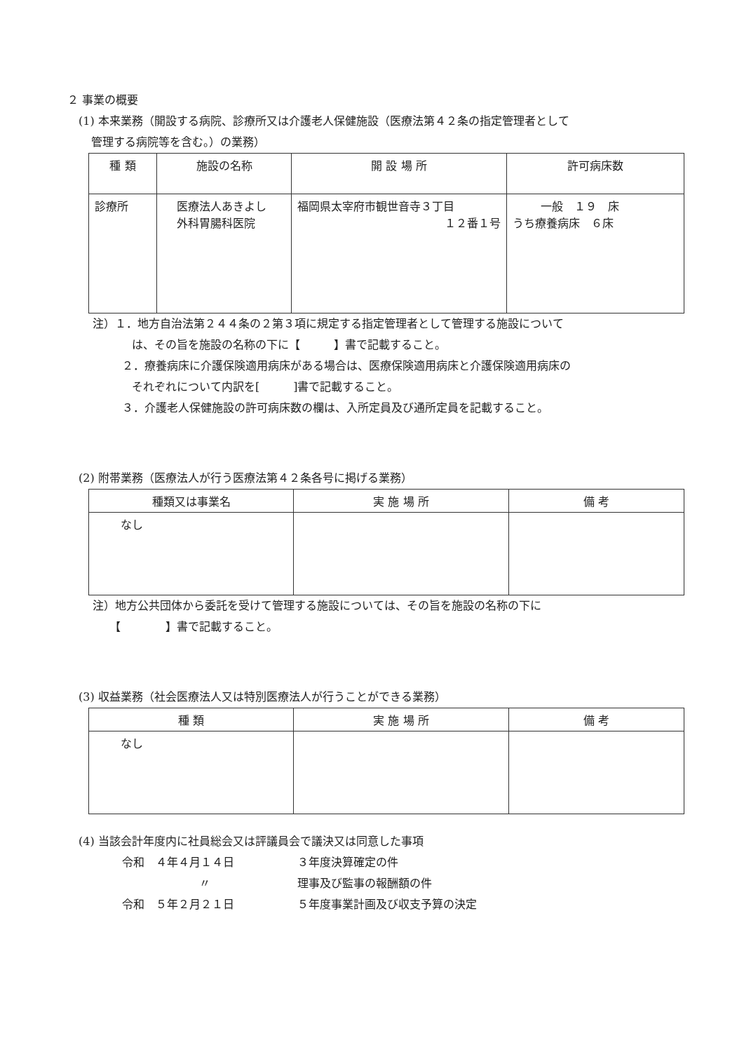２ 事業の概要
(1) 本来業務（開設する病院、診療所又は介護老人保健施設（医療法第４２条の指定管理者として
管理する病院等を含む。）の業務）
| 種 類 | 施設の名称 | 開 設 場 所 | 許可病床数 |
| --- | --- | --- | --- |
| 診療所 | 医療法人あきよし 外科胃腸科医院 | 福岡県太宰府市観世音寺３丁目 １２番１号 | 一般 １９ 床 うち療養病床 ６床 |
注）１．地方自治法第２４４条の２第３項に規定する指定管理者として管理する施設について
は、その旨を施設の名称の下に【　　　】書で記載すること。
２．療養病床に介護保険適用病床がある場合は、医療保険適用病床と介護保険適用病床の
それぞれについて内訳を[　　　]書で記載すること。
３．介護老人保健施設の許可病床数の欄は、入所定員及び通所定員を記載すること。
(2) 附帯業務（医療法人が行う医療法第４２条各号に掲げる業務）
| 種類又は事業名 | 実 施 場 所 | 備 考 |
| --- | --- | --- |
| なし | | |
注）地方公共団体から委託を受けて管理する施設については、その旨を施設の名称の下に
【　　　　】書で記載すること。
(3) 収益業務（社会医療法人又は特別医療法人が行うことができる業務）
| 種 類 | 実 施 場 所 | 備 考 |
| --- | --- | --- |
| なし | | |
(4) 当該会計年度内に社員総会又は評議員会で議決又は同意した事項
令和　４年４月１４日 ３年度決算確定の件
〃 理事及び監事の報酬額の件
令和　５年２月２１日 ５年度事業計画及び収支予算の決定